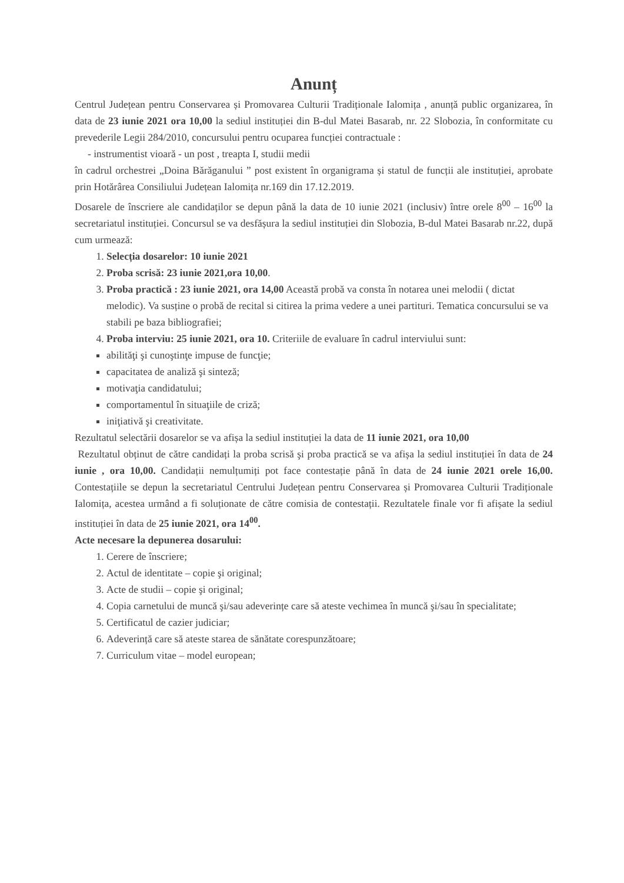Anunț
Centrul Județean pentru Conservarea și Promovarea Culturii Tradiționale Ialomița , anunță public organizarea, în data de 23 iunie 2021 ora 10,00 la sediul instituției din B-dul Matei Basarab, nr. 22 Slobozia, în conformitate cu prevederile Legii 284/2010, concursului pentru ocuparea funcției contractuale :
- instrumentist vioară - un post , treapta I, studii medii
în cadrul orchestrei „Doina Bărăganului ” post existent în organigrama și statul de funcții ale instituției, aprobate prin Hotărârea Consiliului Județean Ialomița nr.169 din 17.12.2019.
Dosarele de înscriere ale candidaților se depun până la data de 10 iunie 2021 (inclusiv) între orele 8<sup>00</sup> – 16<sup>00</sup> la secretariatul instituției. Concursul se va desfășura la sediul instituției din Slobozia, B-dul Matei Basarab nr.22, după cum urmează:
1. Selecția dosarelor: 10 iunie 2021
2. Proba scrisă: 23 iunie 2021,ora 10,00.
3. Proba practică : 23 iunie 2021, ora 14,00 Această probă va consta în notarea unei melodii ( dictat melodic). Va susține o probă de recital si citirea la prima vedere a unei partituri. Tematica concursului se va stabili pe baza bibliografiei;
4. Proba interviu: 25 iunie 2021, ora 10. Criteriile de evaluare în cadrul interviului sunt:
abilităţi şi cunoştinţe impuse de funcţie;
capacitatea de analiză şi sinteză;
motivaţia candidatului;
comportamentul în situaţiile de criză;
iniţiativă şi creativitate.
Rezultatul selectării dosarelor se va afișa la sediul instituției la data de 11 iunie 2021, ora 10,00
Rezultatul obținut de către candidați la proba scrisă şi proba practică se va afișa la sediul instituției în data de 24 iunie , ora 10,00. Candidații nemulțumiți pot face contestație până în data de 24 iunie 2021 orele 16,00. Contestațiile se depun la secretariatul Centrului Județean pentru Conservarea și Promovarea Culturii Tradiționale Ialomița, acestea urmând a fi soluționate de către comisia de contestații. Rezultatele finale vor fi afișate la sediul instituției în data de 25 iunie 2021, ora 14<sup>00</sup>.
Acte necesare la depunerea dosarului:
1. Cerere de înscriere;
2. Actul de identitate – copie şi original;
3. Acte de studii – copie şi original;
4. Copia carnetului de muncă şi/sau adeverințe care să ateste vechimea în muncă şi/sau în specialitate;
5. Certificatul de cazier judiciar;
6. Adeverință care să ateste starea de sănătate corespunzătoare;
7. Curriculum vitae – model european;